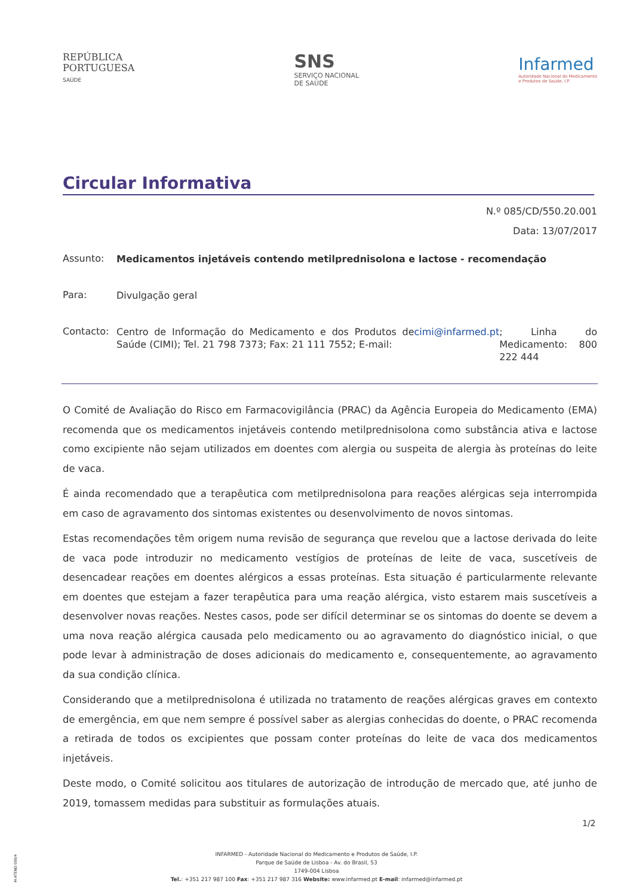REPÚBLICA
PORTUGUESA
SAÚDE
SNS
SERVIÇO NACIONAL
DE SAÚDE
Infarmed
Autoridade Nacional do Medicamento
e Produtos de Saúde, I.P.
Circular Informativa
N.º 085/CD/550.20.001
Data: 13/07/2017
Assunto:
Medicamentos injetáveis contendo metilprednisolona e lactose - recomendação
Para:
Divulgação geral
Contacto:
Centro de Informação do Medicamento e dos Produtos de Saúde (CIMI); Tel. 21 798 7373; Fax: 21 111 7552; E-mail: cimi@infarmed.pt; Linha do Medicamento: 800 222 444
O Comité de Avaliação do Risco em Farmacovigilância (PRAC) da Agência Europeia do Medicamento (EMA) recomenda que os medicamentos injetáveis contendo metilprednisolona como substância ativa e lactose como excipiente não sejam utilizados em doentes com alergia ou suspeita de alergia às proteínas do leite de vaca.
É ainda recomendado que a terapêutica com metilprednisolona para reações alérgicas seja interrompida em caso de agravamento dos sintomas existentes ou desenvolvimento de novos sintomas.
Estas recomendações têm origem numa revisão de segurança que revelou que a lactose derivada do leite de vaca pode introduzir no medicamento vestígios de proteínas de leite de vaca, suscetíveis de desencadear reações em doentes alérgicos a essas proteínas. Esta situação é particularmente relevante em doentes que estejam a fazer terapêutica para uma reação alérgica, visto estarem mais suscetíveis a desenvolver novas reações. Nestes casos, pode ser difícil determinar se os sintomas do doente se devem a uma nova reação alérgica causada pelo medicamento ou ao agravamento do diagnóstico inicial, o que pode levar à administração de doses adicionais do medicamento e, consequentemente, ao agravamento da sua condição clínica.
Considerando que a metilprednisolona é utilizada no tratamento de reações alérgicas graves em contexto de emergência, em que nem sempre é possível saber as alergias conhecidas do doente, o PRAC recomenda a retirada de todos os excipientes que possam conter proteínas do leite de vaca dos medicamentos injetáveis.
Deste modo, o Comité solicitou aos titulares de autorização de introdução de mercado que, até junho de 2019, tomassem medidas para substituir as formulações atuais.
1/2
M-ATEND-008/4
INFARMED - Autoridade Nacional do Medicamento e Produtos de Saúde, I.P.
Parque de Saúde de Lisboa - Av. do Brasil, 53
1749-004 Lisboa
Tel.: +351 217 987 100 Fax: +351 217 987 316 Website: www.infarmed.pt E-mail: infarmed@infarmed.pt